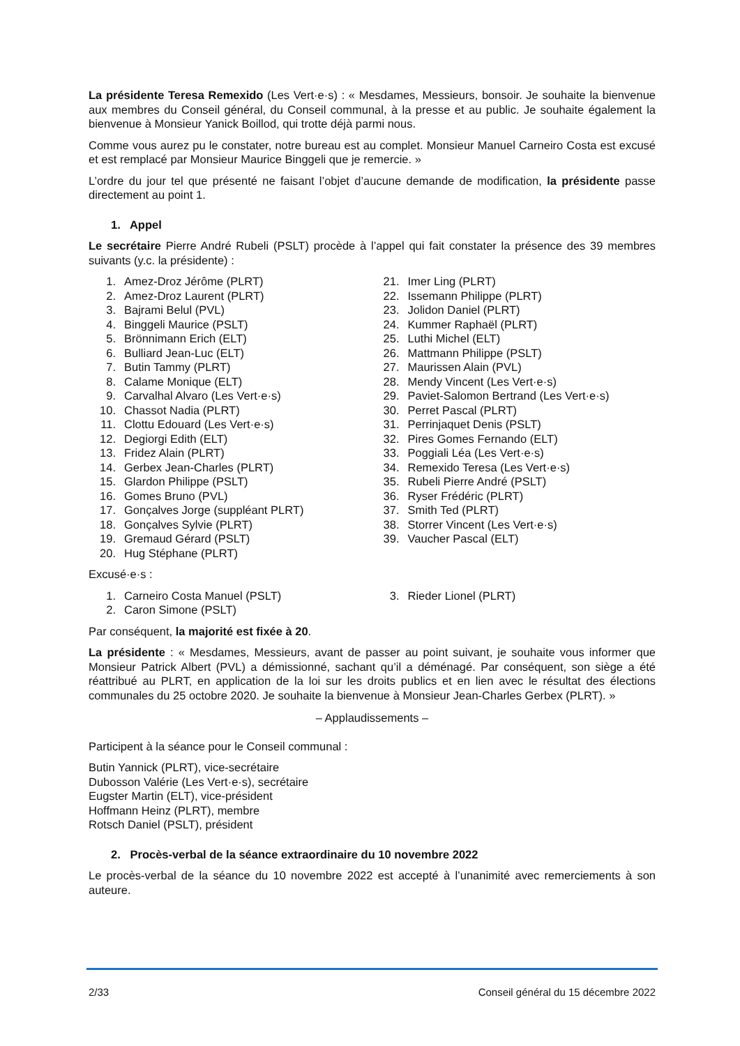La présidente Teresa Remexido (Les Vert·e·s) : « Mesdames, Messieurs, bonsoir. Je souhaite la bienvenue aux membres du Conseil général, du Conseil communal, à la presse et au public. Je souhaite également la bienvenue à Monsieur Yanick Boillod, qui trotte déjà parmi nous.
Comme vous aurez pu le constater, notre bureau est au complet. Monsieur Manuel Carneiro Costa est excusé et est remplacé par Monsieur Maurice Binggeli que je remercie. »
L’ordre du jour tel que présenté ne faisant l’objet d’aucune demande de modification, la présidente passe directement au point 1.
1. Appel
Le secrétaire Pierre André Rubeli (PSLT) procède à l’appel qui fait constater la présence des 39 membres suivants (y.c. la présidente) :
1. Amez-Droz Jérôme (PLRT)
2. Amez-Droz Laurent (PLRT)
3. Bajrami Belul (PVL)
4. Binggeli Maurice (PSLT)
5. Brönnimann Erich (ELT)
6. Bulliard Jean-Luc (ELT)
7. Butin Tammy (PLRT)
8. Calame Monique (ELT)
9. Carvalhal Alvaro (Les Vert·e·s)
10. Chassot Nadia (PLRT)
11. Clottu Edouard (Les Vert·e·s)
12. Degiorgi Edith (ELT)
13. Fridez Alain (PLRT)
14. Gerbex Jean-Charles (PLRT)
15. Glardon Philippe (PSLT)
16. Gomes Bruno (PVL)
17. Gonçalves Jorge (suppléant PLRT)
18. Gonçalves Sylvie (PLRT)
19. Gremaud Gérard (PSLT)
20. Hug Stéphane (PLRT)
21. Imer Ling (PLRT)
22. Issemann Philippe (PLRT)
23. Jolidon Daniel (PLRT)
24. Kummer Raphaël (PLRT)
25. Luthi Michel (ELT)
26. Mattmann Philippe (PSLT)
27. Maurissen Alain (PVL)
28. Mendy Vincent (Les Vert·e·s)
29. Paviet-Salomon Bertrand (Les Vert·e·s)
30. Perret Pascal (PLRT)
31. Perrinjaquet Denis (PSLT)
32. Pires Gomes Fernando (ELT)
33. Poggiali Léa (Les Vert·e·s)
34. Remexido Teresa (Les Vert·e·s)
35. Rubeli Pierre André (PSLT)
36. Ryser Frédéric (PLRT)
37. Smith Ted (PLRT)
38. Storrer Vincent (Les Vert·e·s)
39. Vaucher Pascal (ELT)
Excusé·e·s :
1. Carneiro Costa Manuel (PSLT)
2. Caron Simone (PSLT)
3. Rieder Lionel (PLRT)
Par conséquent, la majorité est fixée à 20.
La présidente : « Mesdames, Messieurs, avant de passer au point suivant, je souhaite vous informer que Monsieur Patrick Albert (PVL) a démissionné, sachant qu’il a déménagé. Par conséquent, son siège a été réattribué au PLRT, en application de la loi sur les droits publics et en lien avec le résultat des élections communales du 25 octobre 2020. Je souhaite la bienvenue à Monsieur Jean-Charles Gerbex (PLRT). »
– Applaudissements –
Participent à la séance pour le Conseil communal :
Butin Yannick (PLRT), vice-secrétaire
Dubosson Valérie (Les Vert·e·s), secrétaire
Eugster Martin (ELT), vice-président
Hoffmann Heinz (PLRT), membre
Rotsch Daniel (PSLT), président
2. Procès-verbal de la séance extraordinaire du 10 novembre 2022
Le procès-verbal de la séance du 10 novembre 2022 est accepté à l’unanimité avec remerciements à son auteure.
2/33 Conseil général du 15 décembre 2022